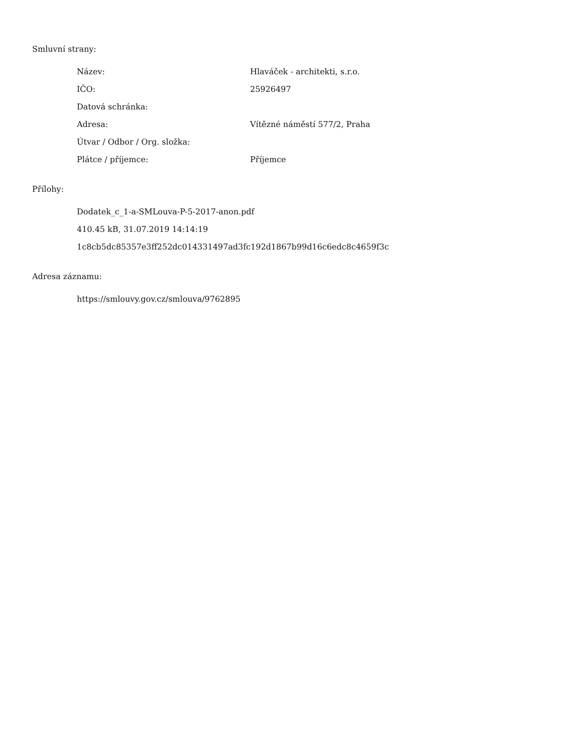Smluvní strany:
| Název: | Hlaváček - architekti, s.r.o. |
| IČO: | 25926497 |
| Datová schránka: | |
| Adresa: | Vítězné náměstí 577/2, Praha |
| Útvar / Odbor / Org. složka: | |
| Plátce / příjemce: | Příjemce |
Přílohy:
Dodatek_c_1-a-SMLouva-P-5-2017-anon.pdf
410.45 kB, 31.07.2019 14:14:19
1c8cb5dc85357e3ff252dc014331497ad3fc192d1867b99d16c6edc8c4659f3c
Adresa záznamu:
https://smlouvy.gov.cz/smlouva/9762895